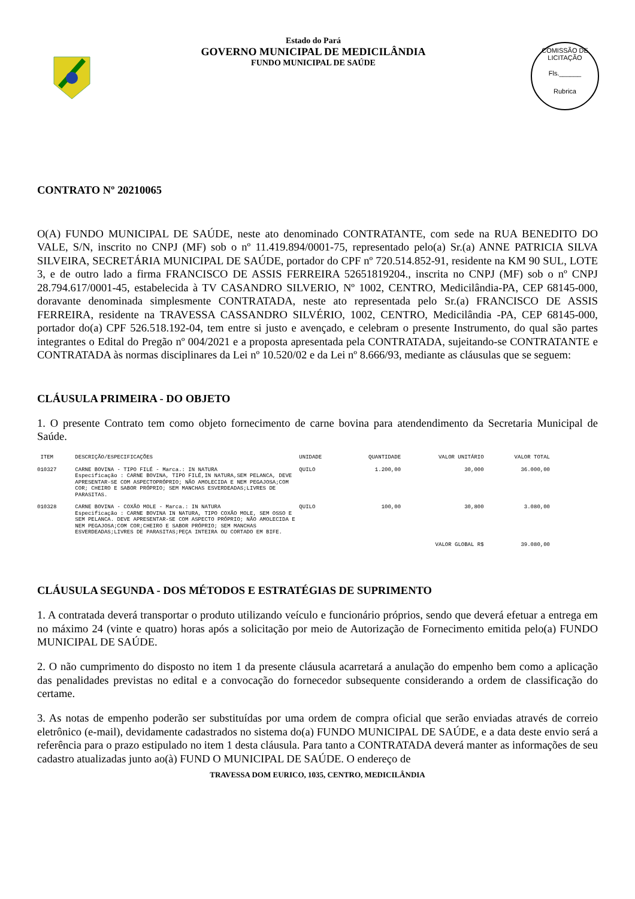Estado do Pará
GOVERNO MUNICIPAL DE MEDICILÂNDIA
FUNDO MUNICIPAL DE SAÚDE
COMISSÃO DE LICITAÇÃO
Fls.______
Rubrica
CONTRATO Nº 20210065
O(A) FUNDO MUNICIPAL DE SAÚDE, neste ato denominado CONTRATANTE, com sede na RUA BENEDITO DO VALE, S/N, inscrito no CNPJ (MF) sob o nº 11.419.894/0001-75, representado pelo(a) Sr.(a) ANNE PATRICIA SILVA SILVEIRA, SECRETÁRIA MUNICIPAL DE SAÚDE, portador do CPF nº 720.514.852-91, residente na KM 90 SUL, LOTE 3, e de outro lado a firma FRANCISCO DE ASSIS FERREIRA 52651819204., inscrita no CNPJ (MF) sob o nº CNPJ 28.794.617/0001-45, estabelecida à TV CASANDRO SILVERIO, Nº 1002, CENTRO, Medicilândia-PA, CEP 68145-000, doravante denominada simplesmente CONTRATADA, neste ato representada pelo Sr.(a) FRANCISCO DE ASSIS FERREIRA, residente na TRAVESSA CASSANDRO SILVÉRIO, 1002, CENTRO, Medicilândia -PA, CEP 68145-000, portador do(a) CPF 526.518.192-04, tem entre si justo e avençado, e celebram o presente Instrumento, do qual são partes integrantes o Edital do Pregão nº 004/2021 e a proposta apresentada pela CONTRATADA, sujeitando-se CONTRATANTE e CONTRATADA às normas disciplinares da Lei nº 10.520/02 e da Lei nº 8.666/93, mediante as cláusulas que se seguem:
CLÁUSULA PRIMEIRA - DO OBJETO
1. O presente Contrato tem como objeto fornecimento de carne bovina para atendendimento da Secretaria Municipal de Saúde.
| ITEM | DESCRIÇÃO/ESPECIFICAÇÕES | UNIDADE | QUANTIDADE | VALOR UNITÁRIO | VALOR TOTAL |
| --- | --- | --- | --- | --- | --- |
| 010327 | CARNE BOVINA - TIPO FILÉ - Marca.: IN NATURA Especificação : CARNE BOVINA, TIPO FILÉ,IN NATURA,SEM PELANCA, DEVE APRESENTAR-SE COM ASPECTOPRÓPRIO; NÃO AMOLECIDA E NEM PEGAJOSA;COM COR; CHEIRO E SABOR PRÓPRIO; SEM MANCHAS ESVERDEADAS;LIVRES DE PARASITAS. | QUILO | 1.200,00 | 30,000 | 36.000,00 |
| 010328 | CARNE BOVINA - COXÃO MOLE - Marca.: IN NATURA Especificação : CARNE BOVINA IN NATURA, TIPO COXÃO MOLE, SEM OSSO E SEM PELANCA. DEVE APRESENTAR-SE COM ASPECTO PRÓPRIO; NÃO AMOLECIDA E NEM PEGAJOSA;COM COR;CHEIRO E SABOR PRÓPRIO; SEM MANCHAS ESVERDEADAS;LIVRES DE PARASITAS;PEÇA INTEIRA OU CORTADO EM BIFE. | QUILO | 100,00 | 30,800 | 3.080,00 |
| VALOR GLOBAL R$ | | | | | 39.080,00 |
CLÁUSULA SEGUNDA - DOS MÉTODOS E ESTRATÉGIAS DE SUPRIMENTO
1. A contratada deverá transportar o produto utilizando veículo e funcionário próprios, sendo que deverá efetuar a entrega em no máximo 24 (vinte e quatro) horas após a solicitação por meio de Autorização de Fornecimento emitida pelo(a) FUNDO MUNICIPAL DE SAÚDE.
2. O não cumprimento do disposto no item 1 da presente cláusula acarretará a anulação do empenho bem como a aplicação das penalidades previstas no edital e a convocação do fornecedor subsequente considerando a ordem de classificação do certame.
3. As notas de empenho poderão ser substituídas por uma ordem de compra oficial que serão enviadas através de correio eletrônico (e-mail), devidamente cadastrados no sistema do(a) FUNDO MUNICIPAL DE SAÚDE, e a data deste envio será a referência para o prazo estipulado no item 1 desta cláusula. Para tanto a CONTRATADA deverá manter as informações de seu cadastro atualizadas junto ao(à) FUND O MUNICIPAL DE SAÚDE. O endereço de
TRAVESSA DOM EURICO, 1035, CENTRO, MEDICILÂNDIA